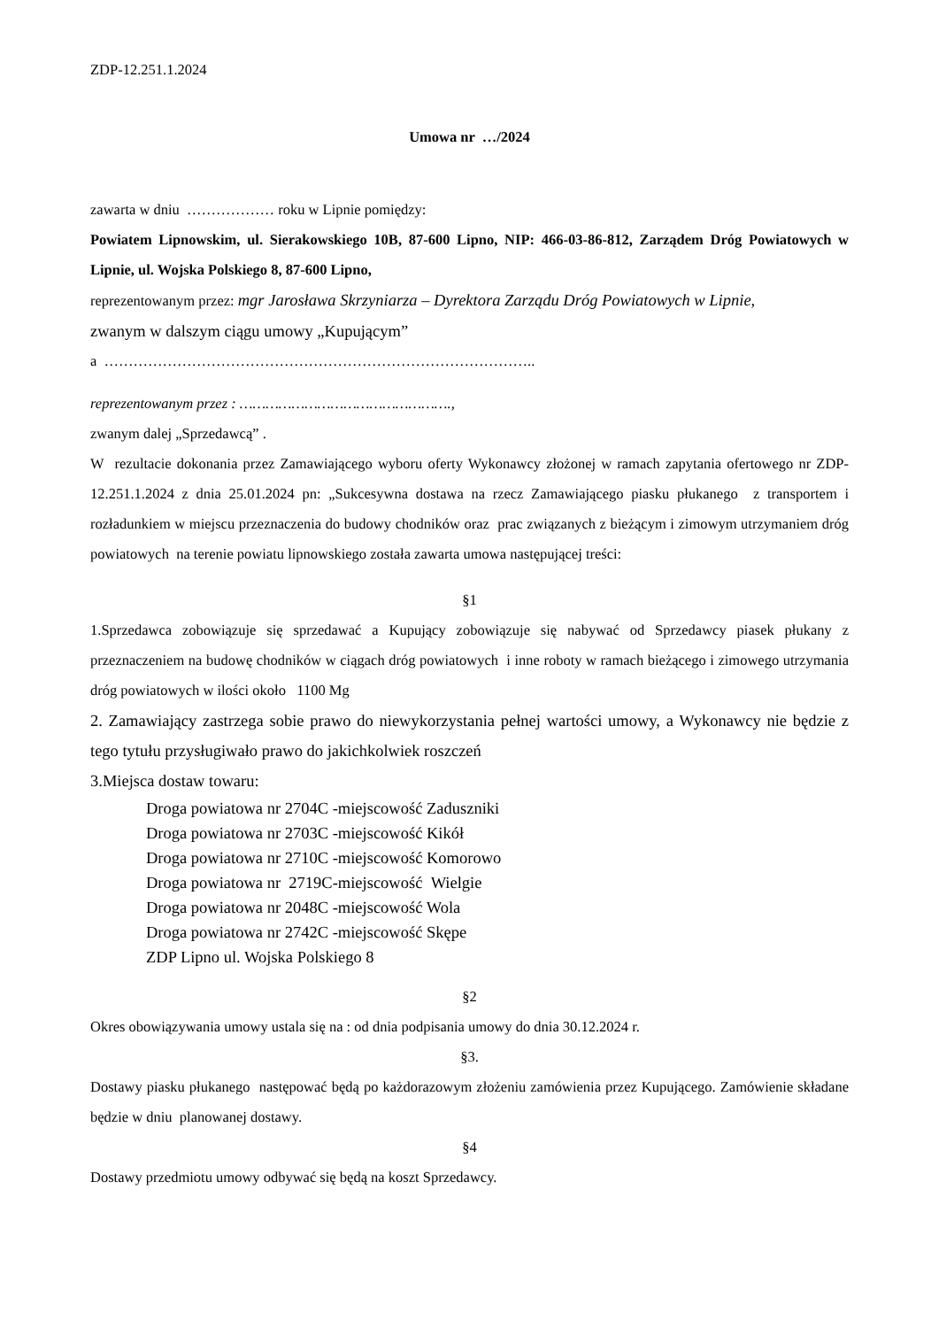ZDP-12.251.1.2024
Umowa nr …/2024
zawarta w dniu ……………… roku w Lipnie pomiędzy:
Powiatem Lipnowskim, ul. Sierakowskiego 10B, 87-600 Lipno, NIP: 466-03-86-812, Zarządem Dróg Powiatowych w Lipnie, ul. Wojska Polskiego 8, 87-600 Lipno,
reprezentowanym przez: mgr Jarosława Skrzyniarza – Dyrektora Zarządu Dróg Powiatowych w Lipnie,
zwanym w dalszym ciągu umowy „Kupującym”
a ……………………………………………………………………………..
reprezentowanym przez : ………………………………………….,
zwanym dalej „Sprzedawcą” .
W rezultacie dokonania przez Zamawiającego wyboru oferty Wykonawcy złożonej w ramach zapytania ofertowego nr ZDP-12.251.1.2024 z dnia 25.01.2024 pn: „Sukcesywna dostawa na rzecz Zamawiającego piasku płukanego z transportem i rozładunkiem w miejscu przeznaczenia do budowy chodników oraz prac związanych z bieżącym i zimowym utrzymaniem dróg powiatowych na terenie powiatu lipnowskiego została zawarta umowa następującej treści:
§1
1.Sprzedawca zobowiązuje się sprzedawać a Kupujący zobowiązuje się nabywać od Sprzedawcy piasek płukany z przeznaczeniem na budowę chodników w ciągach dróg powiatowych i inne roboty w ramach bieżącego i zimowego utrzymania dróg powiatowych w ilości około 1100 Mg
2. Zamawiający zastrzega sobie prawo do niewykorzystania pełnej wartości umowy, a Wykonawcy nie będzie z tego tytułu przysługiwało prawo do jakichkolwiek roszczeń
3.Miejsca dostaw towaru:
Droga powiatowa nr 2704C -miejscowość Zaduszniki
Droga powiatowa nr 2703C -miejscowość Kikół
Droga powiatowa nr 2710C -miejscowość Komorowo
Droga powiatowa nr 2719C-miejscowość Wielgie
Droga powiatowa nr 2048C -miejscowość Wola
Droga powiatowa nr 2742C -miejscowość Skępe
ZDP Lipno ul. Wojska Polskiego 8
§2
Okres obowiązywania umowy ustala się na : od dnia podpisania umowy do dnia 30.12.2024 r.
§3.
Dostawy piasku płukanego następować będą po każdorazowym złożeniu zamówienia przez Kupującego. Zamówienie składane będzie w dniu planowanej dostawy.
§4
Dostawy przedmiotu umowy odbywać się będą na koszt Sprzedawcy.